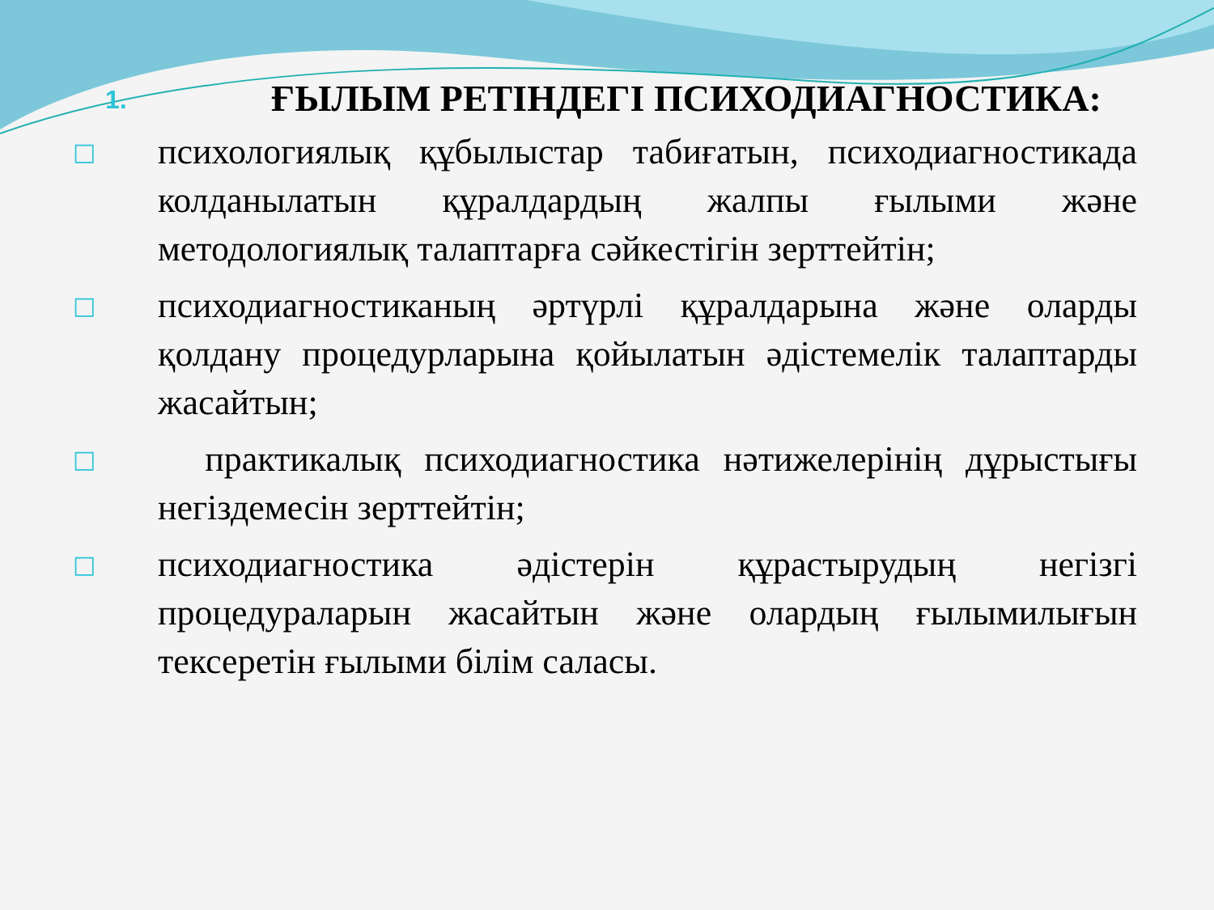1. ҒЫЛЫМ РЕТІНДЕГІ ПСИХОДИАГНОСТИКА:
□
психологиялық құбылыстар табиғатын, психодиагностикада колданылатын құралдардың жалпы ғылыми және методологиялық талаптарға сәйкестігін зерттейтін;
□
психодиагностиканың әртүрлі құралдарына және оларды қолдану процедурларына қойылатын әдістемелік талаптарды жасайтын;
□
практикалық психодиагностика нәтижелерінің дұрыстығы негіздемесін зерттейтін;
□
психодиагностика әдістерін құрастырудың негізгі процедураларын жасайтын және олардың ғылымилығын тексеретін ғылыми білім саласы.